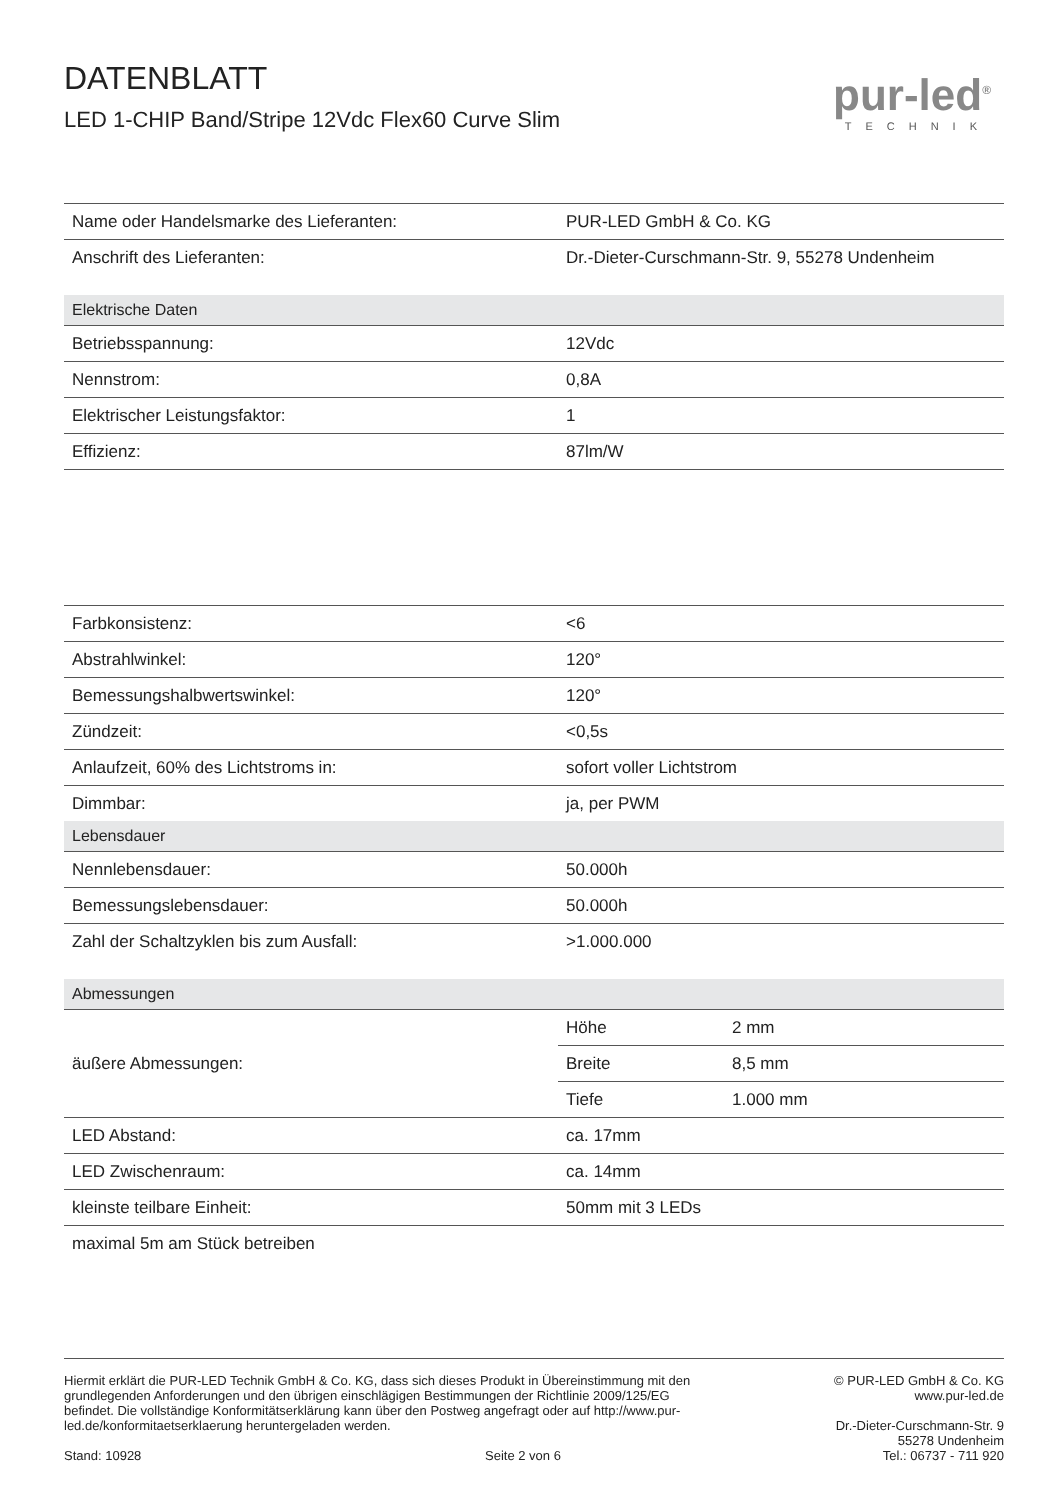DATENBLATT
LED 1-CHIP Band/Stripe 12Vdc Flex60 Curve Slim
pur-led<sup>®</sup>
TECHNIK
| Name oder Handelsmarke des Lieferanten: | PUR-LED GmbH & Co. KG | |
| Anschrift des Lieferanten: | Dr.-Dieter-Curschmann-Str. 9, 55278 Undenheim | |
| Elektrische Daten | | |
| Betriebsspannung: | 12Vdc | |
| Nennstrom: | 0,8A | |
| Elektrischer Leistungsfaktor: | 1 | |
| Effizienz: | 87lm/W | |
| Farbkonsistenz: | <6 | |
| Abstrahlwinkel: | 120° | |
| Bemessungshalbwertswinkel: | 120° | |
| Zündzeit: | <0,5s | |
| Anlaufzeit, 60% des Lichtstroms in: | sofort voller Lichtstrom | |
| Dimmbar: | ja, per PWM | |
| Lebensdauer | | |
| Nennlebensdauer: | 50.000h | |
| Bemessungslebensdauer: | 50.000h | |
| Zahl der Schaltzyklen bis zum Ausfall: | >1.000.000 | |
| Abmessungen | | |
| äußere Abmessungen: | Höhe | 2 mm |
| | Breite | 8,5 mm |
| | Tiefe | 1.000 mm |
| LED Abstand: | ca. 17mm | |
| LED Zwischenraum: | ca. 14mm | |
| kleinste teilbare Einheit: | 50mm mit 3 LEDs | |
| maximal 5m am Stück betreiben | | |
Hiermit erklärt die PUR-LED Technik GmbH & Co. KG, dass sich dieses Produkt in Übereinstimmung mit den grundlegenden Anforderungen und den übrigen einschlägigen Bestimmungen der Richtlinie 2009/125/EG befindet. Die vollständige Konformitätserklärung kann über den Postweg angefragt oder auf http://www.pur-led.de/konformitaetserklaerung heruntergeladen werden.
Stand: 10928 Seite 2 von 6
© PUR-LED GmbH & Co. KG
www.pur-led.de
Dr.-Dieter-Curschmann-Str. 9
55278 Undenheim
Tel.: 06737 - 711 920